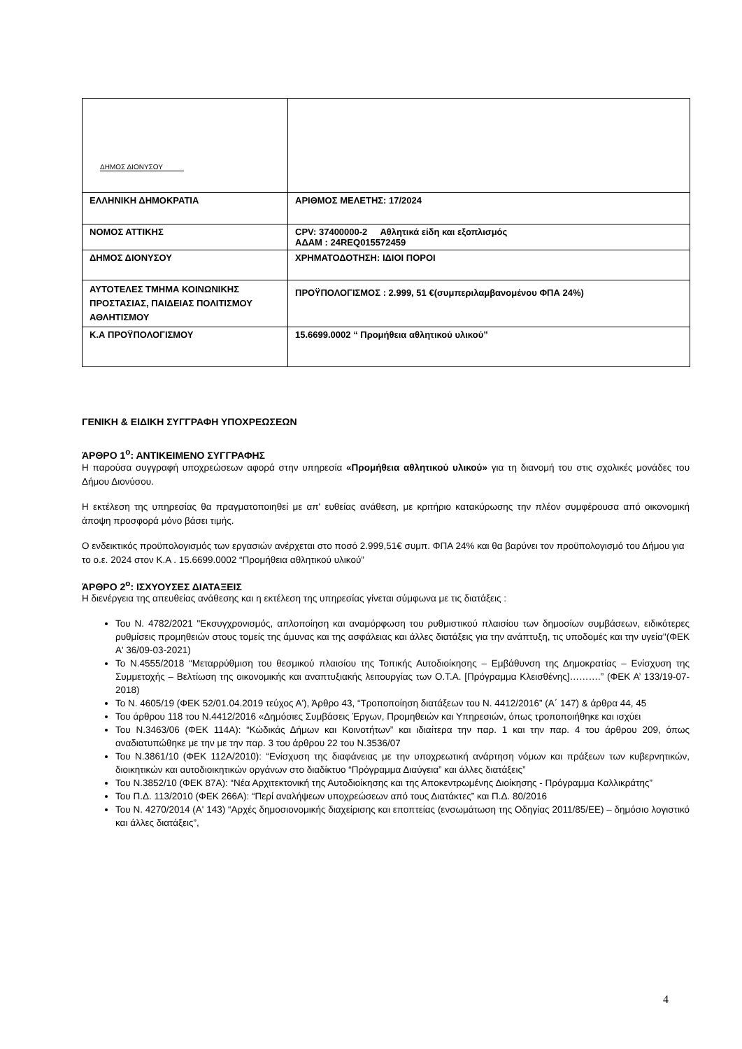| ΔΗΜΟΣ ΔΙΟΝΥΣΟΥ | |
| ΕΛΛΗΝΙΚΗ ΔΗΜΟΚΡΑΤΙΑ | ΑΡΙΘΜΟΣ ΜΕΛΕΤΗΣ: 17/2024 |
| ΝΟΜΟΣ ΑΤΤΙΚΗΣ | CPV: 37400000-2 Αθλητικά είδη και εξοπλισμός ΑΔΑΜ : 24REQ015572459 |
| ΔΗΜΟΣ ΔΙΟΝΥΣΟΥ | ΧΡΗΜΑΤΟΔΟΤΗΣΗ: ΙΔΙΟΙ ΠΟΡΟΙ |
| ΑΥΤΟΤΕΛΕΣ ΤΜΗΜΑ ΚΟΙΝΩΝΙΚΗΣ ΠΡΟΣΤΑΣΙΑΣ, ΠΑΙΔΕΙΑΣ ΠΟΛΙΤΙΣΜΟΥ ΑΘΛΗΤΙΣΜΟΥ | ΠΡΟΫΠΟΛΟΓΙΣΜΟΣ : 2.999, 51 €(συμπεριλαμβανομένου ΦΠΑ 24%) |
| Κ.Α ΠΡΟΫΠΟΛΟΓΙΣΜΟΥ | 15.6699.0002 “ Προμήθεια αθλητικού υλικού” |
ΓΕΝΙΚΗ & ΕΙΔΙΚΗ ΣΥΓΓΡΑΦΗ ΥΠΟΧΡΕΩΣΕΩΝ
ΆΡΘΡΟ 1<sup>ο</sup>: ΑΝΤΙΚΕΙΜΕΝΟ ΣΥΓΓΡΑΦΗΣ
Η παρούσα συγγραφή υποχρεώσεων αφορά στην υπηρεσία «Προμήθεια αθλητικού υλικού» για τη διανομή του στις σχολικές μονάδες του Δήμου Διονύσου.
Η εκτέλεση της υπηρεσίας θα πραγματοποιηθεί με απ' ευθείας ανάθεση, με κριτήριο κατακύρωσης την πλέον συμφέρουσα από οικονομική άποψη προσφορά μόνο βάσει τιμής.
Ο ενδεικτικός προϋπολογισμός των εργασιών ανέρχεται στο ποσό 2.999,51€ συμπ. ΦΠΑ 24% και θα βαρύνει τον προϋπολογισμό του Δήμου για το ο.ε. 2024 στον Κ.Α . 15.6699.0002 “Προμήθεια αθλητικού υλικού”
ΆΡΘΡΟ 2<sup>ο</sup>: ΙΣΧΥΟΥΣΕΣ ΔΙΑΤΑΞΕΙΣ
Η διενέργεια της απευθείας ανάθεσης και η εκτέλεση της υπηρεσίας γίνεται σύμφωνα με τις διατάξεις :
Του Ν. 4782/2021 "Εκσυγχρονισμός, απλοποίηση και αναμόρφωση του ρυθμιστικού πλαισίου των δημοσίων συμβάσεων, ειδικότερες ρυθμίσεις προμηθειών στους τομείς της άμυνας και της ασφάλειας και άλλες διατάξεις για την ανάπτυξη, τις υποδομές και την υγεία"(ΦΕΚ Α' 36/09-03-2021)
Το Ν.4555/2018 “Μεταρρύθμιση του θεσμικού πλαισίου της Τοπικής Αυτοδιοίκησης – Εμβάθυνση της Δημοκρατίας – Ενίσχυση της Συμμετοχής – Βελτίωση της οικονομικής και αναπτυξιακής λειτουργίας των Ο.Τ.Α. [Πρόγραμμα Κλεισθένης]……….” (ΦΕΚ Α’ 133/19-07-2018)
Το Ν. 4605/19 (ΦΕΚ 52/01.04.2019 τεύχος Α'), Άρθρο 43, “Τροποποίηση διατάξεων του Ν. 4412/2016” (Α΄ 147) & άρθρα 44, 45
Του άρθρου 118 του Ν.4412/2016 «Δημόσιες Συμβάσεις Έργων, Προμηθειών και Υπηρεσιών, όπως τροποποιήθηκε και ισχύει
Του Ν.3463/06 (ΦΕΚ 114Α): “Κώδικάς Δήμων και Κοινοτήτων” και ιδιαίτερα την παρ. 1 και την παρ. 4 του άρθρου 209, όπως αναδιατυπώθηκε με την με την παρ. 3 του άρθρου 22 του Ν.3536/07
Του Ν.3861/10 (ΦΕΚ 112Α/2010): “Ενίσχυση της διαφάνειας με την υποχρεωτική ανάρτηση νόμων και πράξεων των κυβερνητικών, διοικητικών και αυτοδιοικητικών οργάνων στο διαδίκτυο “Πρόγραμμα Διαύγεια” και άλλες διατάξεις”
Του Ν.3852/10 (ΦΕΚ 87Α): “Νέα Αρχιτεκτονική της Αυτοδιοίκησης και της Αποκεντρωμένης Διοίκησης - Πρόγραμμα Καλλικράτης”
Του Π.Δ. 113/2010 (ΦΕΚ 266Α): “Περί αναλήψεων υποχρεώσεων από τους Διατάκτες” και Π.Δ. 80/2016
Του Ν. 4270/2014 (Α' 143) “Αρχές δημοσιονομικής διαχείρισης και εποπτείας (ενσωμάτωση της Οδηγίας 2011/85/ΕΕ) – δημόσιο λογιστικό και άλλες διατάξεις”,
4